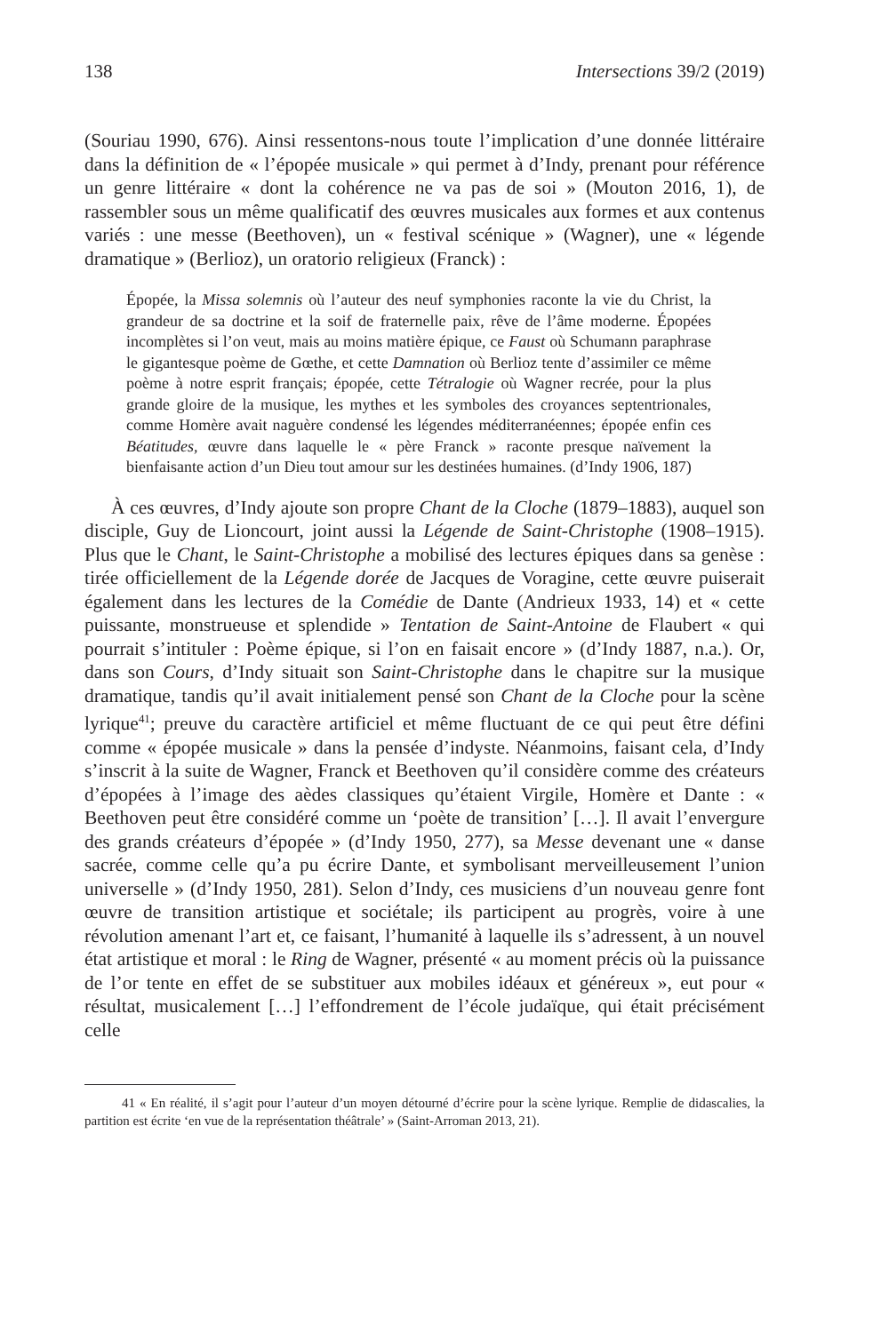138 Intersections 39/2 (2019)
(Souriau 1990, 676). Ainsi ressentons-nous toute l’implication d’une donnée littéraire dans la définition de « l’épopée musicale » qui permet à d’Indy, prenant pour référence un genre littéraire « dont la cohérence ne va pas de soi » (Mouton 2016, 1), de rassembler sous un même qualificatif des œuvres musicales aux formes et aux contenus variés : une messe (Beethoven), un « festival scénique » (Wagner), une « légende dramatique » (Berlioz), un oratorio religieux (Franck) :
Épopée, la Missa solemnis où l’auteur des neuf symphonies raconte la vie du Christ, la grandeur de sa doctrine et la soif de fraternelle paix, rêve de l’âme moderne. Épopées incomplètes si l’on veut, mais au moins matière épique, ce Faust où Schumann paraphrase le gigantesque poème de Gœthe, et cette Damnation où Berlioz tente d’assimiler ce même poème à notre esprit français; épopée, cette Tétralogie où Wagner recrée, pour la plus grande gloire de la musique, les mythes et les symboles des croyances septentrionales, comme Homère avait naguère condensé les légendes méditerranéennes; épopée enfin ces Béatitudes, œuvre dans laquelle le « père Franck » raconte presque naïvement la bienfaisante action d’un Dieu tout amour sur les destinées humaines. (d’Indy 1906, 187)
À ces œuvres, d’Indy ajoute son propre Chant de la Cloche (1879–1883), auquel son disciple, Guy de Lioncourt, joint aussi la Légende de Saint-Christophe (1908–1915). Plus que le Chant, le Saint-Christophe a mobilisé des lectures épiques dans sa genèse : tirée officiellement de la Légende dorée de Jacques de Voragine, cette œuvre puiserait également dans les lectures de la Comédie de Dante (Andrieux 1933, 14) et « cette puissante, monstrueuse et splendide » Tentation de Saint-Antoine de Flaubert « qui pourrait s’intituler : Poème épique, si l’on en faisait encore » (d’Indy 1887, n.a.). Or, dans son Cours, d’Indy situait son Saint-Christophe dans le chapitre sur la musique dramatique, tandis qu’il avait initialement pensé son Chant de la Cloche pour la scène lyrique<sup>41</sup>; preuve du caractère artificiel et même fluctuant de ce qui peut être défini comme « épopée musicale » dans la pensée d’indyste. Néanmoins, faisant cela, d’Indy s’inscrit à la suite de Wagner, Franck et Beethoven qu’il considère comme des créateurs d’épopées à l’image des aèdes classiques qu’étaient Virgile, Homère et Dante : « Beethoven peut être considéré comme un ‘poète de transition’ […]. Il avait l’envergure des grands créateurs d’épopée » (d’Indy 1950, 277), sa Messe devenant une « danse sacrée, comme celle qu’a pu écrire Dante, et symbolisant merveilleusement l’union universelle » (d’Indy 1950, 281). Selon d’Indy, ces musiciens d’un nouveau genre font œuvre de transition artistique et sociétale; ils participent au progrès, voire à une révolution amenant l’art et, ce faisant, l’humanité à laquelle ils s’adressent, à un nouvel état artistique et moral : le Ring de Wagner, présenté « au moment précis où la puissance de l’or tente en effet de se substituer aux mobiles idéaux et généreux », eut pour « résultat, musicalement […] l’effondrement de l’école judaïque, qui était précisément celle
41 « En réalité, il s’agit pour l’auteur d’un moyen détourné d’écrire pour la scène lyrique. Remplie de didascalies, la partition est écrite ‘en vue de la représentation théâtrale’ » (Saint-Arroman 2013, 21).